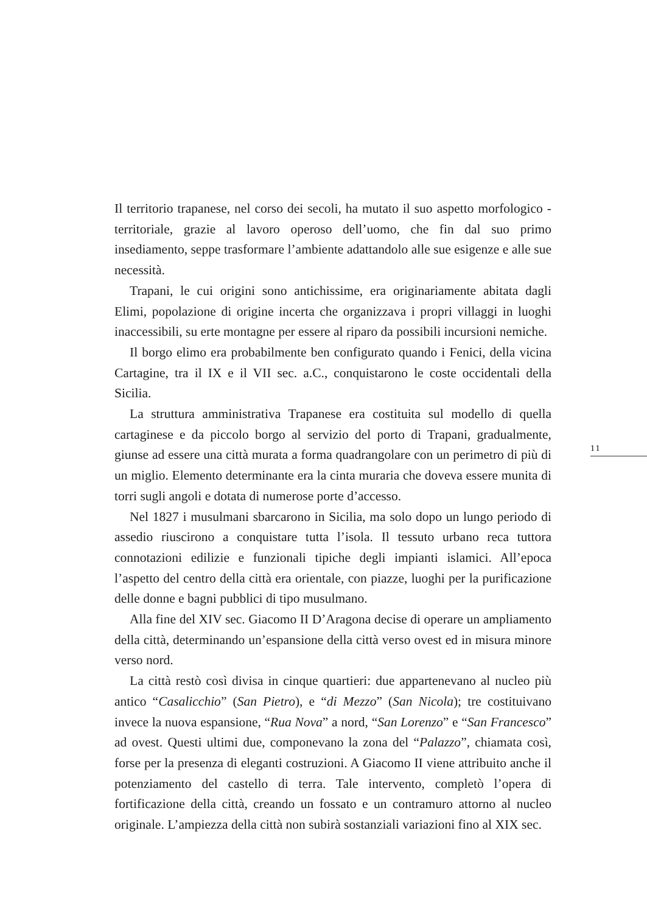Il territorio trapanese, nel corso dei secoli, ha mutato il suo aspetto morfologico - territoriale, grazie al lavoro operoso dell’uomo, che fin dal suo primo insediamento, seppe trasformare l’ambiente adattandolo alle sue esigenze e alle sue necessità.
Trapani, le cui origini sono antichissime, era originariamente abitata dagli Elimi, popolazione di origine incerta che organizzava i propri villaggi in luoghi inaccessibili, su erte montagne per essere al riparo da possibili incursioni nemiche.
Il borgo elimo era probabilmente ben configurato quando i Fenici, della vicina Cartagine, tra il IX e il VII sec. a.C., conquistarono le coste occidentali della Sicilia.
La struttura amministrativa Trapanese era costituita sul modello di quella cartaginese e da piccolo borgo al servizio del porto di Trapani, gradualmente, giunse ad essere una città murata a forma quadrangolare con un perimetro di più di un miglio. Elemento determinante era la cinta muraria che doveva essere munita di torri sugli angoli e dotata di numerose porte d’accesso.
Nel 1827 i musulmani sbarcarono in Sicilia, ma solo dopo un lungo periodo di assedio riuscirono a conquistare tutta l’isola. Il tessuto urbano reca tuttora connotazioni edilizie e funzionali tipiche degli impianti islamici. All’epoca l’aspetto del centro della città era orientale, con piazze, luoghi per la purificazione delle donne e bagni pubblici di tipo musulmano.
Alla fine del XIV sec. Giacomo II D’Aragona decise di operare un ampliamento della città, determinando un’espansione della città verso ovest ed in misura minore verso nord.
La città restò così divisa in cinque quartieri: due appartenevano al nucleo più antico “Casalicchio” (San Pietro), e “di Mezzo” (San Nicola); tre costituivano invece la nuova espansione, “Rua Nova” a nord, “San Lorenzo” e “San Francesco” ad ovest. Questi ultimi due, componevano la zona del “Palazzo”, chiamata così, forse per la presenza di eleganti costruzioni. A Giacomo II viene attribuito anche il potenziamento del castello di terra. Tale intervento, completò l’opera di fortificazione della città, creando un fossato e un contramuro attorno al nucleo originale. L’ampiezza della città non subirà sostanziali variazioni fino al XIX sec.
11